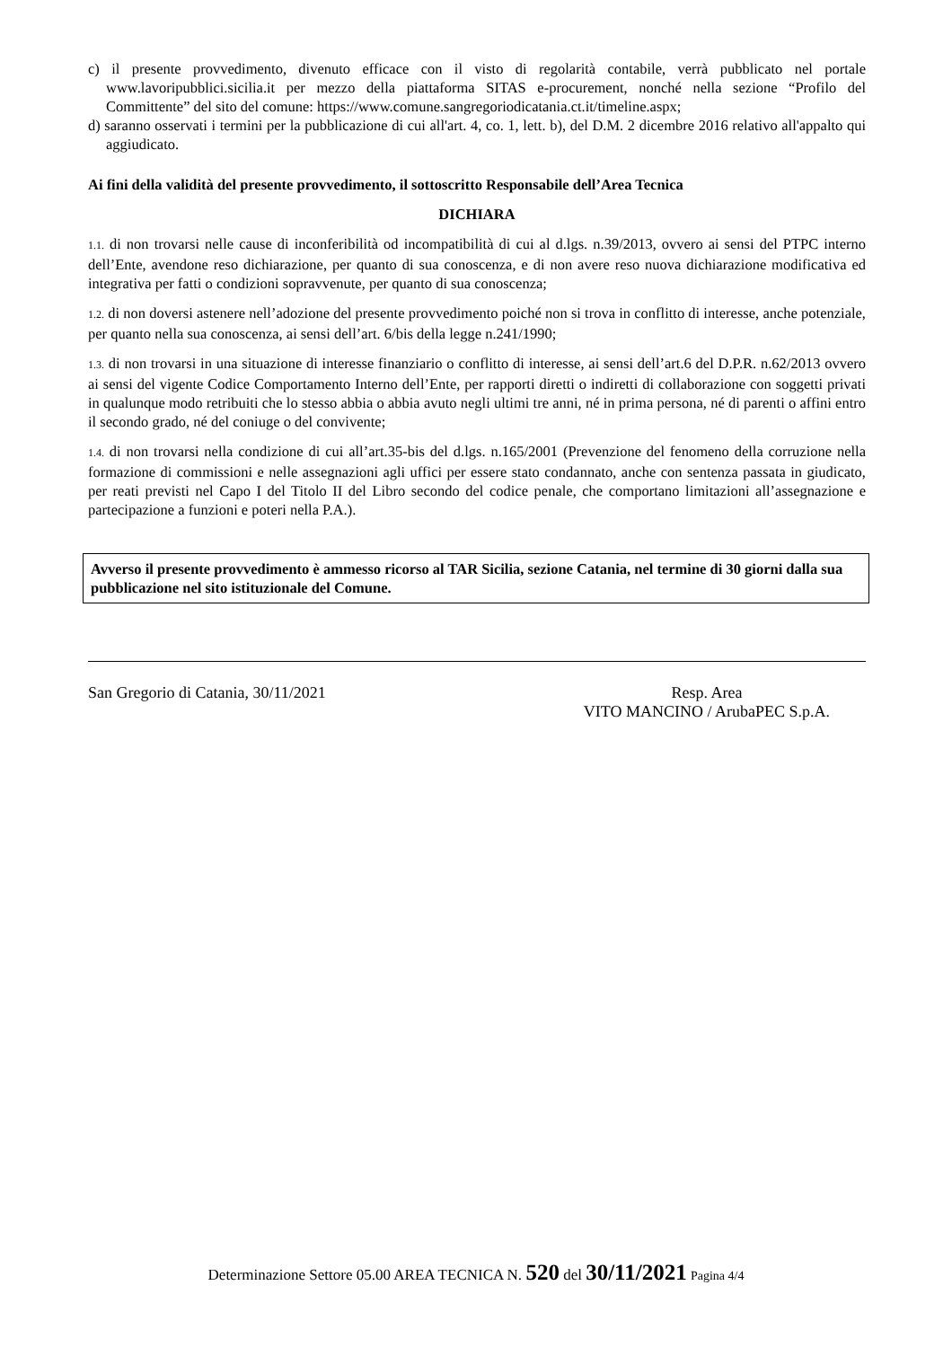c) il presente provvedimento, divenuto efficace con il visto di regolarità contabile, verrà pubblicato nel portale www.lavoripubblici.sicilia.it per mezzo della piattaforma SITAS e-procurement, nonché nella sezione “Profilo del Committente” del sito del comune: https://www.comune.sangregoriodicatania.ct.it/timeline.aspx;
d) saranno osservati i termini per la pubblicazione di cui all'art. 4, co. 1, lett. b), del D.M. 2 dicembre 2016 relativo all'appalto qui aggiudicato.
Ai fini della validità del presente provvedimento, il sottoscritto Responsabile dell’Area Tecnica
DICHIARA
1.1. di non trovarsi nelle cause di inconferibilità od incompatibilità di cui al d.lgs. n.39/2013, ovvero ai sensi del PTPC interno dell’Ente, avendone reso dichiarazione, per quanto di sua conoscenza, e di non avere reso nuova dichiarazione modificativa ed integrativa per fatti o condizioni sopravvenute, per quanto di sua conoscenza;
1.2. di non doversi astenere nell’adozione del presente provvedimento poiché non si trova in conflitto di interesse, anche potenziale, per quanto nella sua conoscenza, ai sensi dell’art. 6/bis della legge n.241/1990;
1.3. di non trovarsi in una situazione di interesse finanziario o conflitto di interesse, ai sensi dell’art.6 del D.P.R. n.62/2013 ovvero ai sensi del vigente Codice Comportamento Interno dell’Ente, per rapporti diretti o indiretti di collaborazione con soggetti privati in qualunque modo retribuiti che lo stesso abbia o abbia avuto negli ultimi tre anni, né in prima persona, né di parenti o affini entro il secondo grado, né del coniuge o del convivente;
1.4. di non trovarsi nella condizione di cui all’art.35-bis del d.lgs. n.165/2001 (Prevenzione del fenomeno della corruzione nella formazione di commissioni e nelle assegnazioni agli uffici per essere stato condannato, anche con sentenza passata in giudicato, per reati previsti nel Capo I del Titolo II del Libro secondo del codice penale, che comportano limitazioni all’assegnazione e partecipazione a funzioni e poteri nella P.A.).
Avverso il presente provvedimento è ammesso ricorso al TAR Sicilia, sezione Catania, nel termine di 30 giorni dalla sua pubblicazione nel sito istituzionale del Comune.
San Gregorio di Catania, 30/11/2021
Resp. Area
VITO MANCINO / ArubaPEC S.p.A.
Determinazione Settore 05.00 AREA TECNICA N. 520 del 30/11/2021 Pagina 4/4